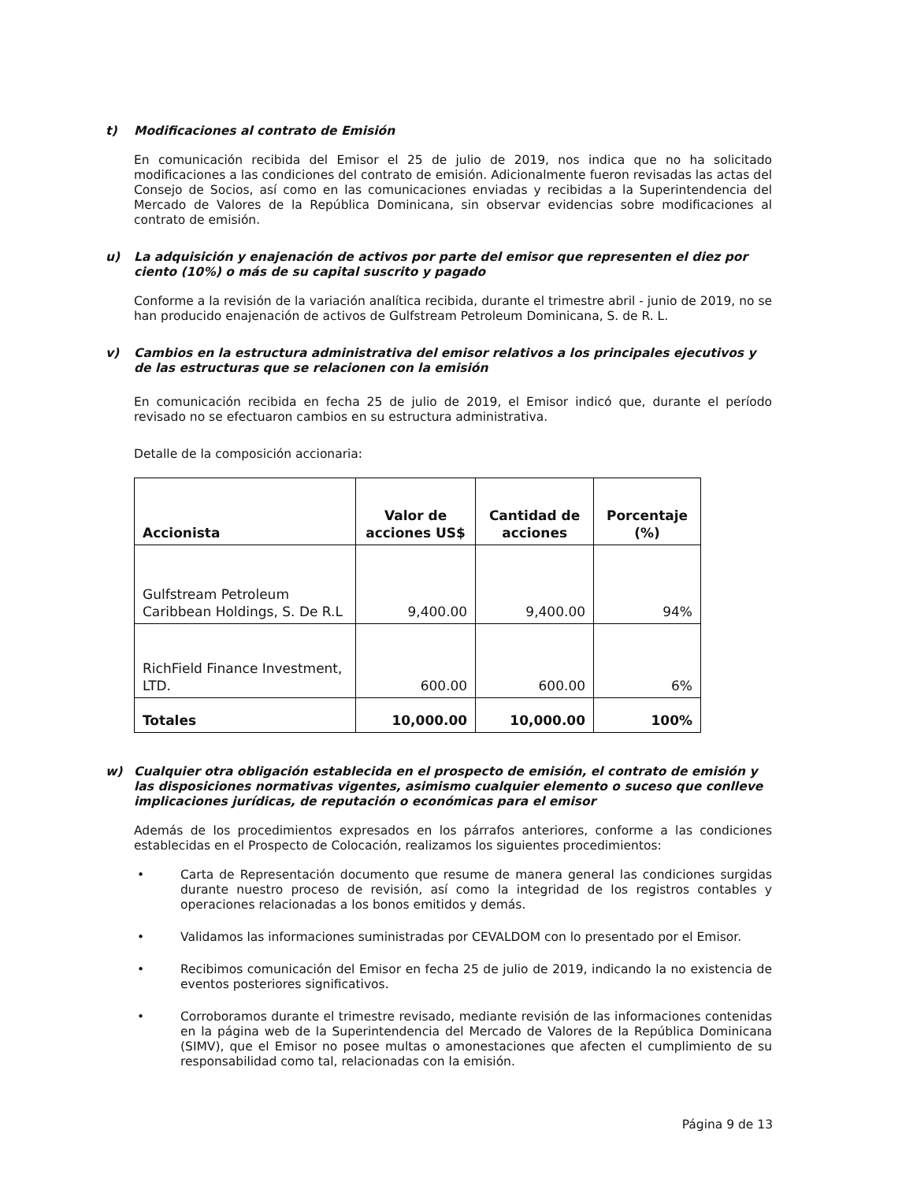t) Modificaciones al contrato de Emisión
En comunicación recibida del Emisor el 25 de julio de 2019, nos indica que no ha solicitado modificaciones a las condiciones del contrato de emisión. Adicionalmente fueron revisadas las actas del Consejo de Socios, así como en las comunicaciones enviadas y recibidas a la Superintendencia del Mercado de Valores de la República Dominicana, sin observar evidencias sobre modificaciones al contrato de emisión.
u) La adquisición y enajenación de activos por parte del emisor que representen el diez por ciento (10%) o más de su capital suscrito y pagado
Conforme a la revisión de la variación analítica recibida, durante el trimestre abril - junio de 2019, no se han producido enajenación de activos de Gulfstream Petroleum Dominicana, S. de R. L.
v) Cambios en la estructura administrativa del emisor relativos a los principales ejecutivos y de las estructuras que se relacionen con la emisión
En comunicación recibida en fecha 25 de julio de 2019, el Emisor indicó que, durante el período revisado no se efectuaron cambios en su estructura administrativa.
Detalle de la composición accionaria:
| Accionista | Valor de acciones US$ | Cantidad de acciones | Porcentaje (%) |
| --- | --- | --- | --- |
| Gulfstream Petroleum Caribbean Holdings, S. De R.L | 9,400.00 | 9,400.00 | 94% |
| RichField Finance Investment, LTD. | 600.00 | 600.00 | 6% |
| Totales | 10,000.00 | 10,000.00 | 100% |
w) Cualquier otra obligación establecida en el prospecto de emisión, el contrato de emisión y las disposiciones normativas vigentes, asimismo cualquier elemento o suceso que conlleve implicaciones jurídicas, de reputación o económicas para el emisor
Además de los procedimientos expresados en los párrafos anteriores, conforme a las condiciones establecidas en el Prospecto de Colocación, realizamos los siguientes procedimientos:
• Carta de Representación documento que resume de manera general las condiciones surgidas durante nuestro proceso de revisión, así como la integridad de los registros contables y operaciones relacionadas a los bonos emitidos y demás.
• Validamos las informaciones suministradas por CEVALDOM con lo presentado por el Emisor.
• Recibimos comunicación del Emisor en fecha 25 de julio de 2019, indicando la no existencia de eventos posteriores significativos.
• Corroboramos durante el trimestre revisado, mediante revisión de las informaciones contenidas en la página web de la Superintendencia del Mercado de Valores de la República Dominicana (SIMV), que el Emisor no posee multas o amonestaciones que afecten el cumplimiento de su responsabilidad como tal, relacionadas con la emisión.
Página 9 de 13